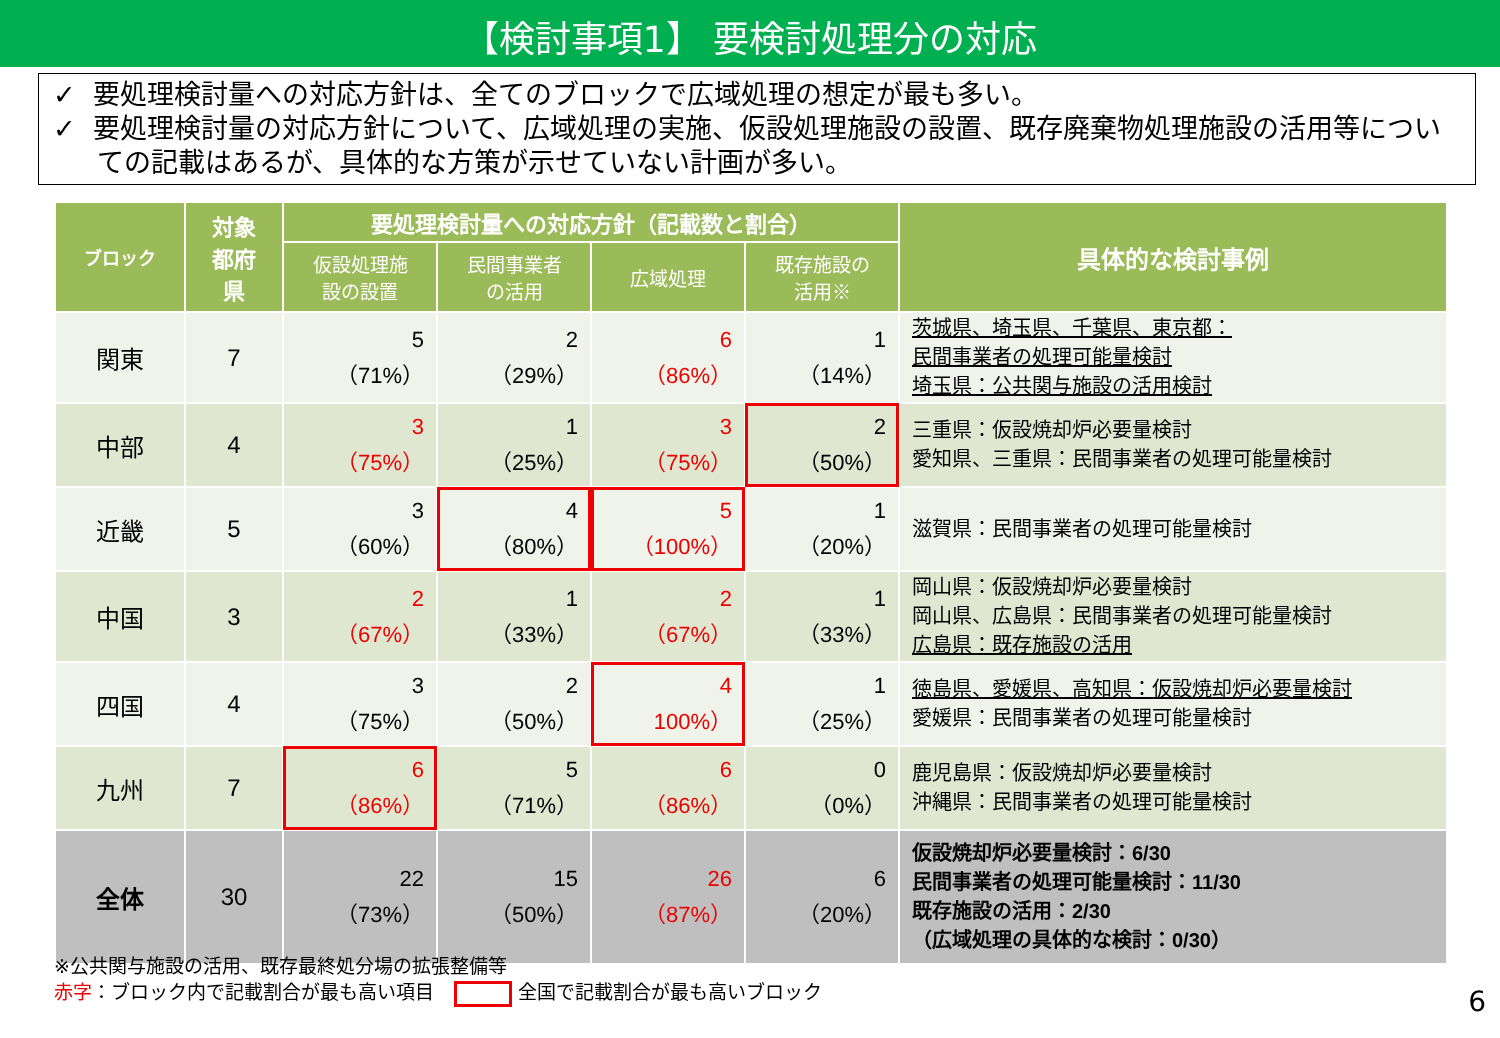【検討事項1】 要検討処理分の対応
✓ 要処理検討量への対応方針は、全てのブロックで広域処理の想定が最も多い。
✓ 要処理検討量の対応方針について、広域処理の実施、仮設処理施設の設置、既存廃棄物処理施設の活用等についての記載はあるが、具体的な方策が示せていない計画が多い。
| ブロック | 対象 都府 県 | 要処理検討量への対応方針（記載数と割合） | | | | 具体的な検討事例 |
| --- | --- | --- | --- | --- | --- | --- |
| | | 仮設処理施 設の設置 | 民間事業者 の活用 | 広域処理 | 既存施設の 活用※ | |
| 関東 | 7 | 5 （71%） | 2 （29%） | 6 （86%） | 1 （14%） | 茨城県、埼玉県、千葉県、東京都： 民間事業者の処理可能量検討 埼玉県：公共関与施設の活用検討 |
| 中部 | 4 | 3 （75%） | 1 （25%） | 3 （75%） | 2 （50%） | 三重県：仮設焼却炉必要量検討 愛知県、三重県：民間事業者の処理可能量検討 |
| 近畿 | 5 | 3 （60%） | 4 （80%） | 5 （100%） | 1 （20%） | 滋賀県：民間事業者の処理可能量検討 |
| 中国 | 3 | 2 （67%） | 1 （33%） | 2 （67%） | 1 （33%） | 岡山県：仮設焼却炉必要量検討 岡山県、広島県：民間事業者の処理可能量検討 広島県：既存施設の活用 |
| 四国 | 4 | 3 （75%） | 2 （50%） | 4 100%） | 1 （25%） | 徳島県、愛媛県、高知県：仮設焼却炉必要量検討 愛媛県：民間事業者の処理可能量検討 |
| 九州 | 7 | 6 （86%） | 5 （71%） | 6 （86%） | 0 （0%） | 鹿児島県：仮設焼却炉必要量検討 沖縄県：民間事業者の処理可能量検討 |
| 全体 | 30 | 22 （73%） | 15 （50%） | 26 （87%） | 6 （20%） | 仮設焼却炉必要量検討：6/30 民間事業者の処理可能量検討：11/30 既存施設の活用：2/30 （広域処理の具体的な検討：0/30） |
※公共関与施設の活用、既存最終処分場の拡張整備等
赤字：ブロック内で記載割合が最も高い項目 全国で記載割合が最も高いブロック
6